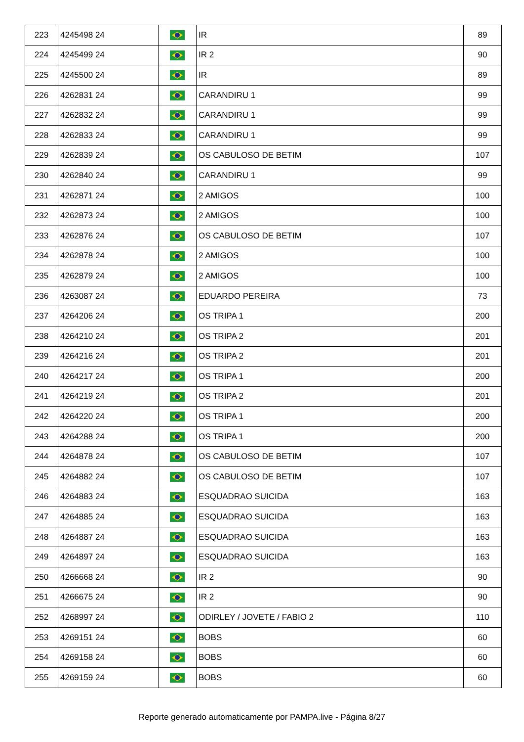| 223 | 4245498 24 | | IR | 89 |
| 224 | 4245499 24 | | IR 2 | 90 |
| 225 | 4245500 24 | | IR | 89 |
| 226 | 4262831 24 | | CARANDIRU 1 | 99 |
| 227 | 4262832 24 | | CARANDIRU 1 | 99 |
| 228 | 4262833 24 | | CARANDIRU 1 | 99 |
| 229 | 4262839 24 | | OS CABULOSO DE BETIM | 107 |
| 230 | 4262840 24 | | CARANDIRU 1 | 99 |
| 231 | 4262871 24 | | 2 AMIGOS | 100 |
| 232 | 4262873 24 | | 2 AMIGOS | 100 |
| 233 | 4262876 24 | | OS CABULOSO DE BETIM | 107 |
| 234 | 4262878 24 | | 2 AMIGOS | 100 |
| 235 | 4262879 24 | | 2 AMIGOS | 100 |
| 236 | 4263087 24 | | EDUARDO PEREIRA | 73 |
| 237 | 4264206 24 | | OS TRIPA 1 | 200 |
| 238 | 4264210 24 | | OS TRIPA 2 | 201 |
| 239 | 4264216 24 | | OS TRIPA 2 | 201 |
| 240 | 4264217 24 | | OS TRIPA 1 | 200 |
| 241 | 4264219 24 | | OS TRIPA 2 | 201 |
| 242 | 4264220 24 | | OS TRIPA 1 | 200 |
| 243 | 4264288 24 | | OS TRIPA 1 | 200 |
| 244 | 4264878 24 | | OS CABULOSO DE BETIM | 107 |
| 245 | 4264882 24 | | OS CABULOSO DE BETIM | 107 |
| 246 | 4264883 24 | | ESQUADRAO SUICIDA | 163 |
| 247 | 4264885 24 | | ESQUADRAO SUICIDA | 163 |
| 248 | 4264887 24 | | ESQUADRAO SUICIDA | 163 |
| 249 | 4264897 24 | | ESQUADRAO SUICIDA | 163 |
| 250 | 4266668 24 | | IR 2 | 90 |
| 251 | 4266675 24 | | IR 2 | 90 |
| 252 | 4268997 24 | | ODIRLEY / JOVETE / FABIO 2 | 110 |
| 253 | 4269151 24 | | BOBS | 60 |
| 254 | 4269158 24 | | BOBS | 60 |
| 255 | 4269159 24 | | BOBS | 60 |
Reporte generado automaticamente por PAMPA.live - Página 8/27